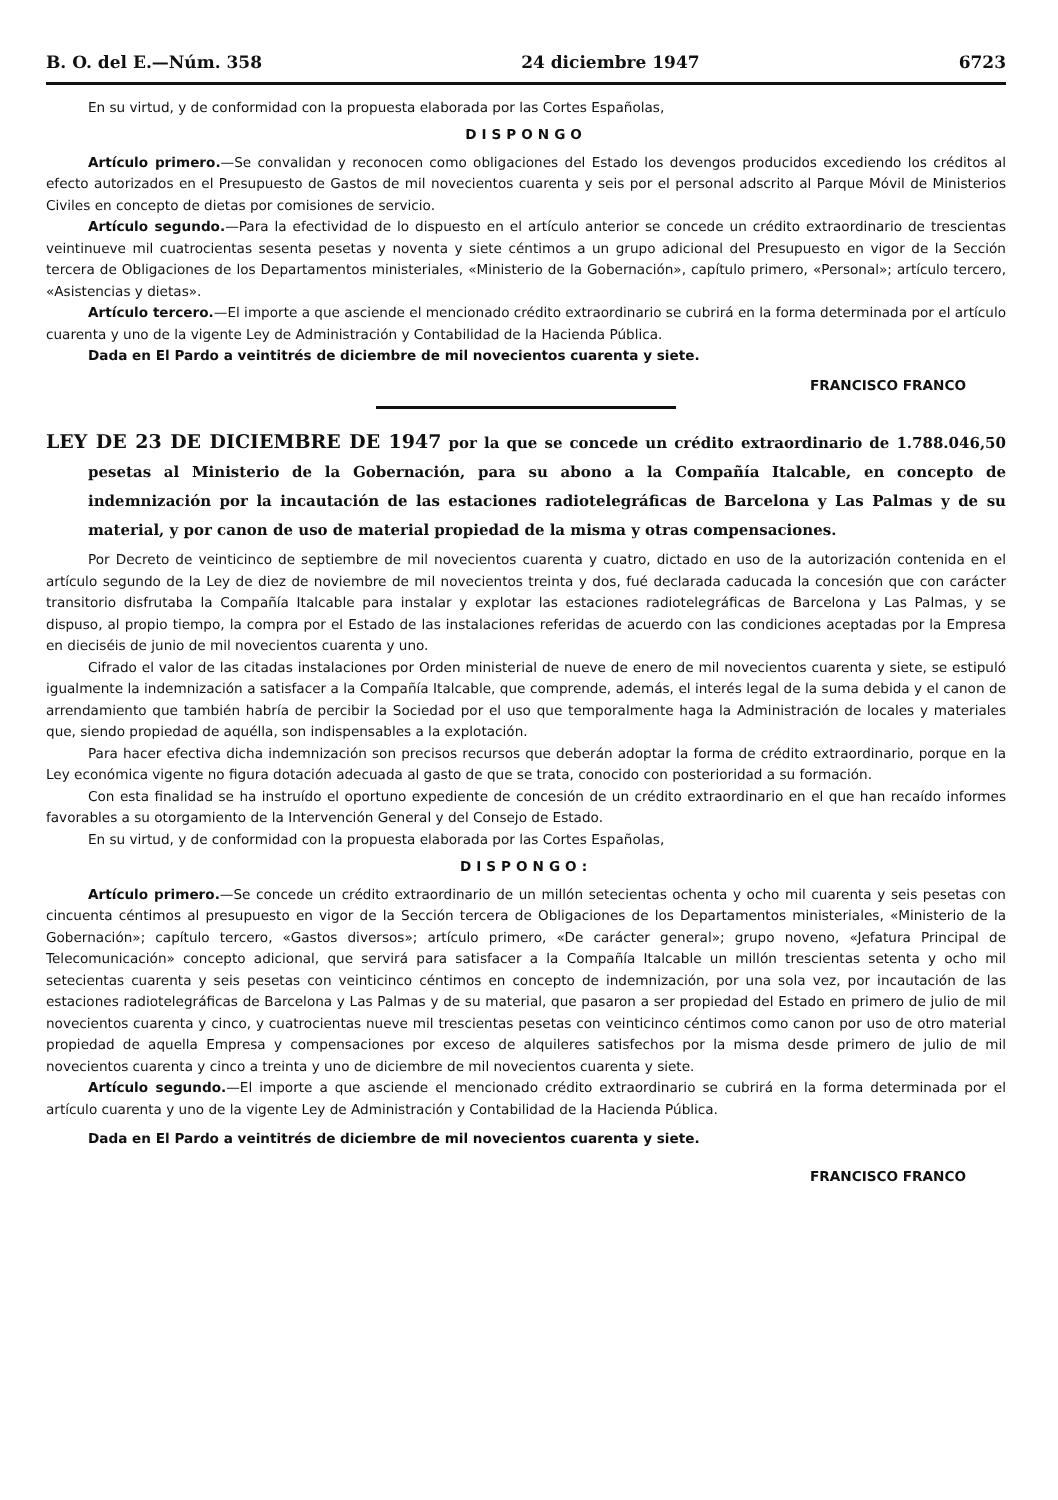B. O. del E.—Núm. 358 24 diciembre 1947 6723
En su virtud, y de conformidad con la propuesta elaborada por las Cortes Españolas,
DISPONGO
Artículo primero.—Se convalidan y reconocen como obligaciones del Estado los devengos producidos excediendo los créditos al efecto autorizados en el Presupuesto de Gastos de mil novecientos cuarenta y seis por el personal adscrito al Parque Móvil de Ministerios Civiles en concepto de dietas por comisiones de servicio.
Artículo segundo.—Para la efectividad de lo dispuesto en el artículo anterior se concede un crédito extraordinario de trescientas veintinueve mil cuatrocientas sesenta pesetas y noventa y siete céntimos a un grupo adicional del Presupuesto en vigor de la Sección tercera de Obligaciones de los Departamentos ministeriales, «Ministerio de la Gobernación», capítulo primero, «Personal»; artículo tercero, «Asistencias y dietas».
Artículo tercero.—El importe a que asciende el mencionado crédito extraordinario se cubrirá en la forma determinada por el artículo cuarenta y uno de la vigente Ley de Administración y Contabilidad de la Hacienda Pública.
Dada en El Pardo a veintitrés de diciembre de mil novecientos cuarenta y siete.
FRANCISCO FRANCO
LEY DE 23 DE DICIEMBRE DE 1947 por la que se concede un crédito extraordinario de 1.788.046,50 pesetas al Ministerio de la Gobernación, para su abono a la Compañía Italcable, en concepto de indemnización por la incautación de las estaciones radiotelegráficas de Barcelona y Las Palmas y de su material, y por canon de uso de material propiedad de la misma y otras compensaciones.
Por Decreto de veinticinco de septiembre de mil novecientos cuarenta y cuatro, dictado en uso de la autorización contenida en el artículo segundo de la Ley de diez de noviembre de mil novecientos treinta y dos, fué declarada caducada la concesión que con carácter transitorio disfrutaba la Compañía Italcable para instalar y explotar las estaciones radiotelegráficas de Barcelona y Las Palmas, y se dispuso, al propio tiempo, la compra por el Estado de las instalaciones referidas de acuerdo con las condiciones aceptadas por la Empresa en dieciséis de junio de mil novecientos cuarenta y uno.
Cifrado el valor de las citadas instalaciones por Orden ministerial de nueve de enero de mil novecientos cuarenta y siete, se estipuló igualmente la indemnización a satisfacer a la Compañía Italcable, que comprende, además, el interés legal de la suma debida y el canon de arrendamiento que también habría de percibir la Sociedad por el uso que temporalmente haga la Administración de locales y materiales que, siendo propiedad de aquélla, son indispensables a la explotación.
Para hacer efectiva dicha indemnización son precisos recursos que deberán adoptar la forma de crédito extraordinario, porque en la Ley económica vigente no figura dotación adecuada al gasto de que se trata, conocido con posterioridad a su formación.
Con esta finalidad se ha instruído el oportuno expediente de concesión de un crédito extraordinario en el que han recaído informes favorables a su otorgamiento de la Intervención General y del Consejo de Estado.
En su virtud, y de conformidad con la propuesta elaborada por las Cortes Españolas,
DISPONGO:
Artículo primero.—Se concede un crédito extraordinario de un millón setecientas ochenta y ocho mil cuarenta y seis pesetas con cincuenta céntimos al presupuesto en vigor de la Sección tercera de Obligaciones de los Departamentos ministeriales, «Ministerio de la Gobernación»; capítulo tercero, «Gastos diversos»; artículo primero, «De carácter general»; grupo noveno, «Jefatura Principal de Telecomunicación» concepto adicional, que servirá para satisfacer a la Compañía Italcable un millón trescientas setenta y ocho mil setecientas cuarenta y seis pesetas con veinticinco céntimos en concepto de indemnización, por una sola vez, por incautación de las estaciones radiotelegráficas de Barcelona y Las Palmas y de su material, que pasaron a ser propiedad del Estado en primero de julio de mil novecientos cuarenta y cinco, y cuatrocientas nueve mil trescientas pesetas con veinticinco céntimos como canon por uso de otro material propiedad de aquella Empresa y compensaciones por exceso de alquileres satisfechos por la misma desde primero de julio de mil novecientos cuarenta y cinco a treinta y uno de diciembre de mil novecientos cuarenta y siete.
Artículo segundo.—El importe a que asciende el mencionado crédito extraordinario se cubrirá en la forma determinada por el artículo cuarenta y uno de la vigente Ley de Administración y Contabilidad de la Hacienda Pública.
Dada en El Pardo a veintitrés de diciembre de mil novecientos cuarenta y siete.
FRANCISCO FRANCO